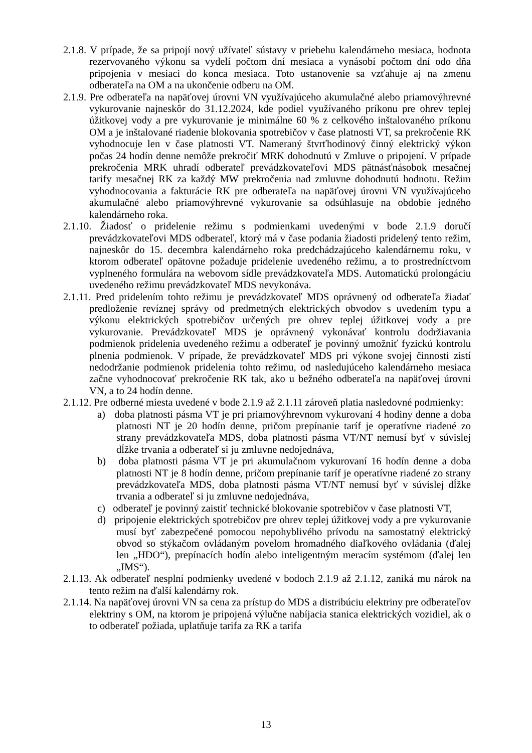2.1.8. V prípade, že sa pripojí nový užívateľ sústavy v priebehu kalendárneho mesiaca, hodnota rezervovaného výkonu sa vydelí počtom dní mesiaca a vynásobí počtom dní odo dňa pripojenia v mesiaci do konca mesiaca. Toto ustanovenie sa vzťahuje aj na zmenu odberateľa na OM a na ukončenie odberu na OM.
2.1.9. Pre odberateľa na napäťovej úrovni VN využívajúceho akumulačné alebo priamovýhrevné vykurovanie najneskôr do 31.12.2024, kde podiel využívaného príkonu pre ohrev teplej úžitkovej vody a pre vykurovanie je minimálne 60 % z celkového inštalovaného príkonu OM a je inštalované riadenie blokovania spotrebičov v čase platnosti VT, sa prekročenie RK vyhodnocuje len v čase platnosti VT. Nameraný štvrťhodinový činný elektrický výkon počas 24 hodín denne nemôže prekročiť MRK dohodnutú v Zmluve o pripojení. V prípade prekročenia MRK uhradí odberateľ prevádzkovateľovi MDS pätnásťnásobok mesačnej tarify mesačnej RK za každý MW prekročenia nad zmluvne dohodnutú hodnotu. Režim vyhodnocovania a fakturácie RK pre odberateľa na napäťovej úrovni VN využívajúceho akumulačné alebo priamovýhrevné vykurovanie sa odsúhlasuje na obdobie jedného kalendárneho roka.
2.1.10. Žiadosť o pridelenie režimu s podmienkami uvedenými v bode 2.1.9 doručí prevádzkovateľovi MDS odberateľ, ktorý má v čase podania žiadosti pridelený tento režim, najneskôr do 15. decembra kalendárneho roka predchádzajúceho kalendárnemu roku, v ktorom odberateľ opätovne požaduje pridelenie uvedeného režimu, a to prostredníctvom vyplneného formulára na webovom sídle prevádzkovateľa MDS. Automatickú prolongáciu uvedeného režimu prevádzkovateľ MDS nevykonáva.
2.1.11. Pred pridelením tohto režimu je prevádzkovateľ MDS oprávnený od odberateľa žiadať predloženie revíznej správy od predmetných elektrických obvodov s uvedením typu a výkonu elektrických spotrebičov určených pre ohrev teplej úžitkovej vody a pre vykurovanie. Prevádzkovateľ MDS je oprávnený vykonávať kontrolu dodržiavania podmienok pridelenia uvedeného režimu a odberateľ je povinný umožniť fyzickú kontrolu plnenia podmienok. V prípade, že prevádzkovateľ MDS pri výkone svojej činnosti zistí nedodržanie podmienok pridelenia tohto režimu, od nasledujúceho kalendárneho mesiaca začne vyhodnocovať prekročenie RK tak, ako u bežného odberateľa na napäťovej úrovni VN, a to 24 hodín denne.
2.1.12. Pre odberné miesta uvedené v bode 2.1.9 až 2.1.11 zároveň platia nasledovné podmienky:
a) doba platnosti pásma VT je pri priamovýhrevnom vykurovaní 4 hodiny denne a doba platnosti NT je 20 hodín denne, pričom prepínanie taríf je operatívne riadené zo strany prevádzkovateľa MDS, doba platnosti pásma VT/NT nemusí byť v súvislej dĺžke trvania a odberateľ si ju zmluvne nedojednáva,
b) doba platnosti pásma VT je pri akumulačnom vykurovaní 16 hodín denne a doba platnosti NT je 8 hodín denne, pričom prepínanie taríf je operatívne riadené zo strany prevádzkovateľa MDS, doba platnosti pásma VT/NT nemusí byť v súvislej dĺžke trvania a odberateľ si ju zmluvne nedojednáva,
c) odberateľ je povinný zaistiť technické blokovanie spotrebičov v čase platnosti VT,
d) pripojenie elektrických spotrebičov pre ohrev teplej úžitkovej vody a pre vykurovanie musí byť zabezpečené pomocou nepohyblivého prívodu na samostatný elektrický obvod so stýkačom ovládaným povelom hromadného diaľkového ovládania (ďalej len „HDO“), prepínacích hodín alebo inteligentným meracím systémom (ďalej len „IMS“).
2.1.13. Ak odberateľ nesplní podmienky uvedené v bodoch 2.1.9 až 2.1.12, zaniká mu nárok na tento režim na ďalší kalendárny rok.
2.1.14. Na napäťovej úrovni VN sa cena za prístup do MDS a distribúciu elektriny pre odberateľov elektriny s OM, na ktorom je pripojená výlučne nabíjacia stanica elektrických vozidiel, ak o to odberateľ požiada, uplatňuje tarifa za RK a tarifa
13